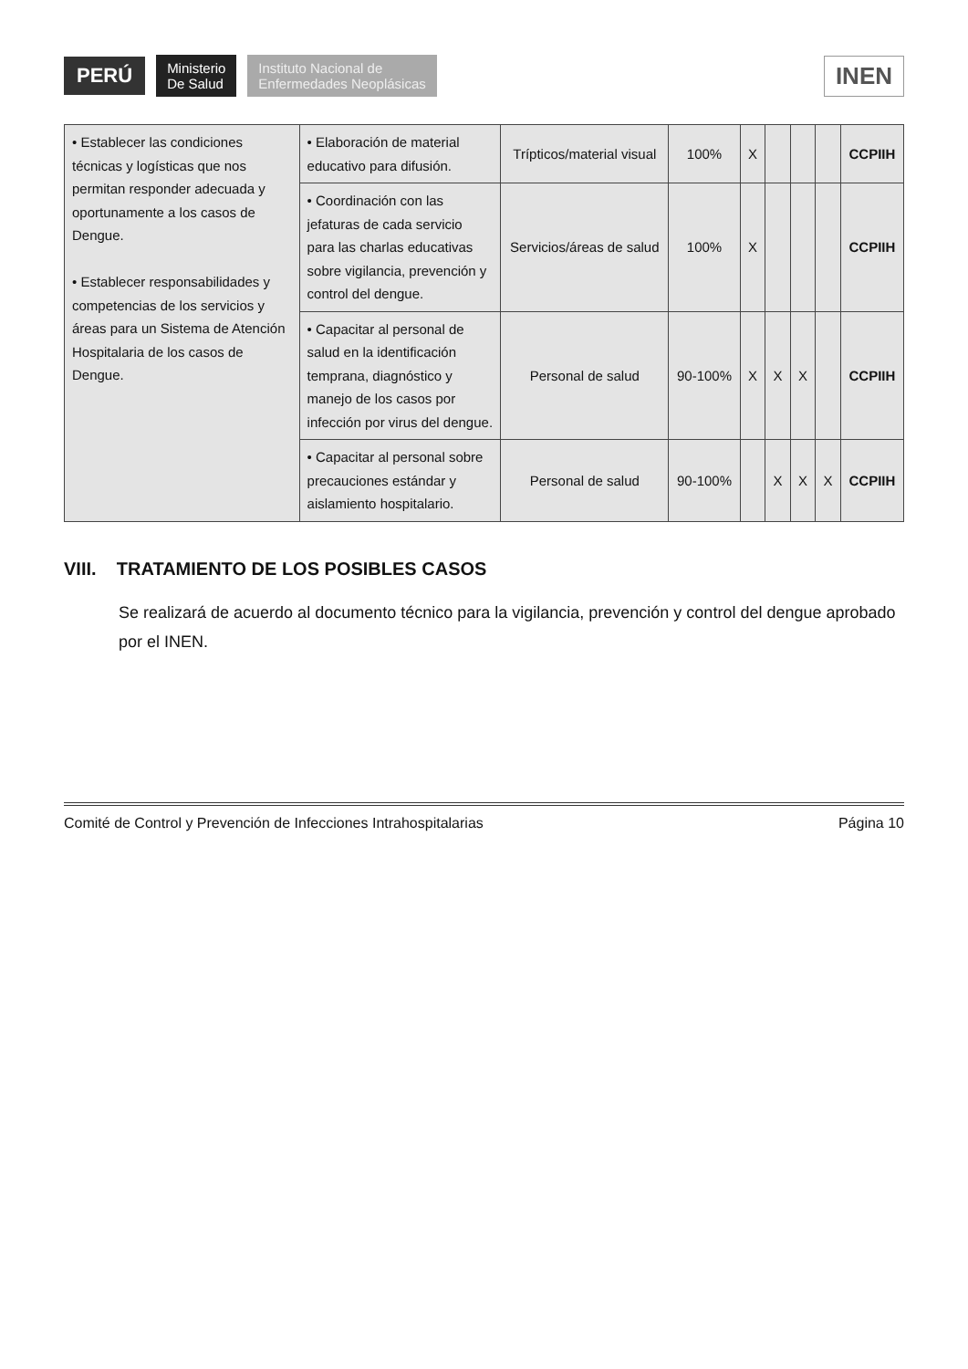PERÚ
Ministerio
De Salud
Instituto Nacional de
Enfermedades Neoplásicas
INEN
| • Establecer las condiciones técnicas y logísticas que nos permitan responder adecuada y oportunamente a los casos de Dengue. • Establecer responsabilidades y competencias de los servicios y áreas para un Sistema de Atención Hospitalaria de los casos de Dengue. | • Elaboración de material educativo para difusión. | Trípticos/material visual | 100% | X | | | | CCPIIH |
| | • Coordinación con las jefaturas de cada servicio para las charlas educativas sobre vigilancia, prevención y control del dengue. | Servicios/áreas de salud | 100% | X | | | | CCPIIH |
| | • Capacitar al personal de salud en la identificación temprana, diagnóstico y manejo de los casos por infección por virus del dengue. | Personal de salud | 90-100% | X | X | X | | CCPIIH |
| | • Capacitar al personal sobre precauciones estándar y aislamiento hospitalario. | Personal de salud | 90-100% | | X | X | X | CCPIIH |
VIII. TRATAMIENTO DE LOS POSIBLES CASOS
Se realizará de acuerdo al documento técnico para la vigilancia, prevención y control del dengue aprobado por el INEN.
Comité de Control y Prevención de Infecciones Intrahospitalarias Página 10